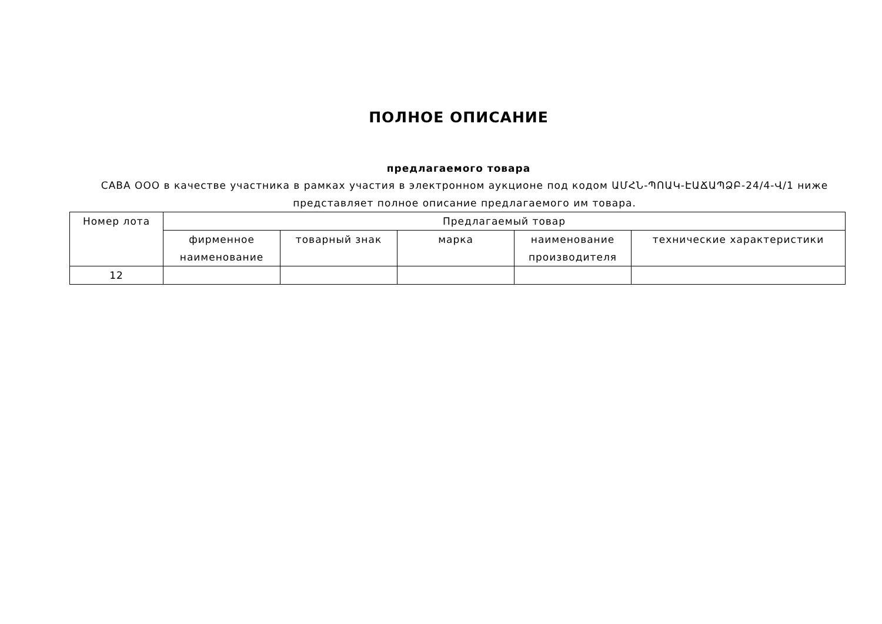ПОЛНОЕ ОПИСАНИЕ
предлагаемого товара
САВА ООО в качестве участника в рамках участия в электронном аукционе под кодом ԱՄՀՆ-ՊՈԱԿ-ԷԱՃԱՊՁԲ-24/4-Վ/1 ниже представляет полное описание предлагаемого им товара.
| Номер лота | Предлагаемый товар | | | | |
| --- | --- | --- | --- | --- | --- |
| | фирменное наименование | товарный знак | марка | наименование производителя | технические характеристики |
| 12 | | | | | |